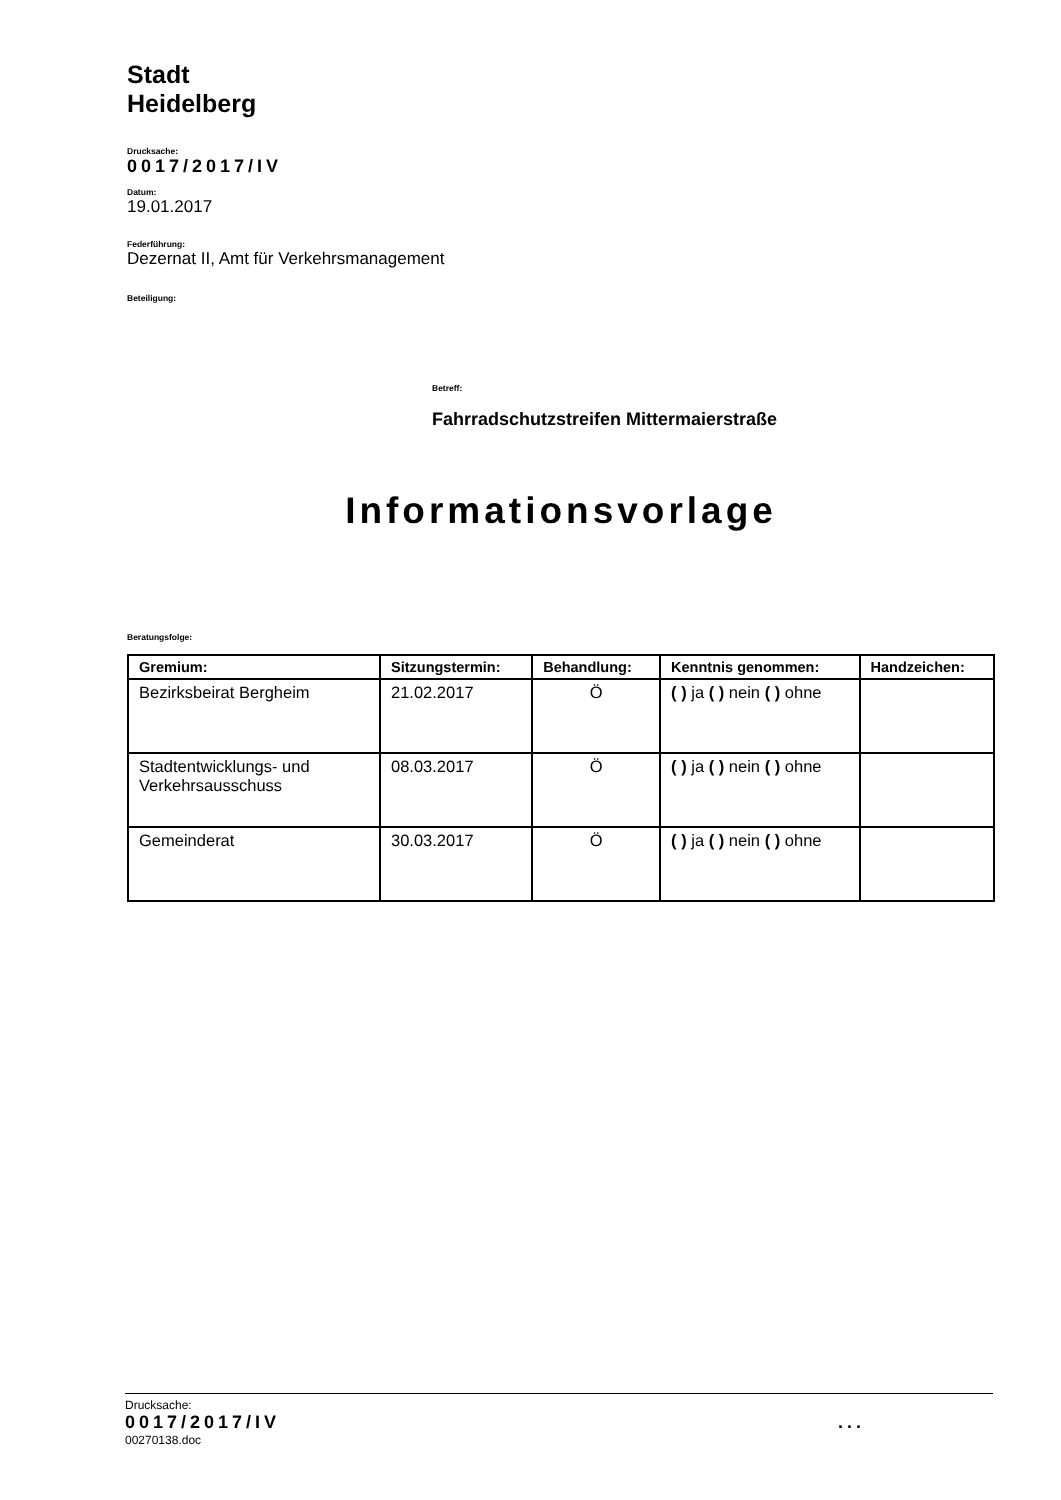Stadt
Heidelberg
Drucksache:
0017/2017/IV
Datum:
19.01.2017
Federführung:
Dezernat II, Amt für Verkehrsmanagement
Beteiligung:
Betreff:
Fahrradschutzstreifen Mittermaierstraße
Informationsvorlage
Beratungsfolge:
| Gremium: | Sitzungstermin: | Behandlung: | Kenntnis genommen: | Handzeichen: |
| --- | --- | --- | --- | --- |
| Bezirksbeirat Bergheim | 21.02.2017 | Ö | ( ) ja ( ) nein ( ) ohne | |
| Stadtentwicklungs- und Verkehrsausschuss | 08.03.2017 | Ö | ( ) ja ( ) nein ( ) ohne | |
| Gemeinderat | 30.03.2017 | Ö | ( ) ja ( ) nein ( ) ohne | |
Drucksache:
0017/2017/IV ...
00270138.doc